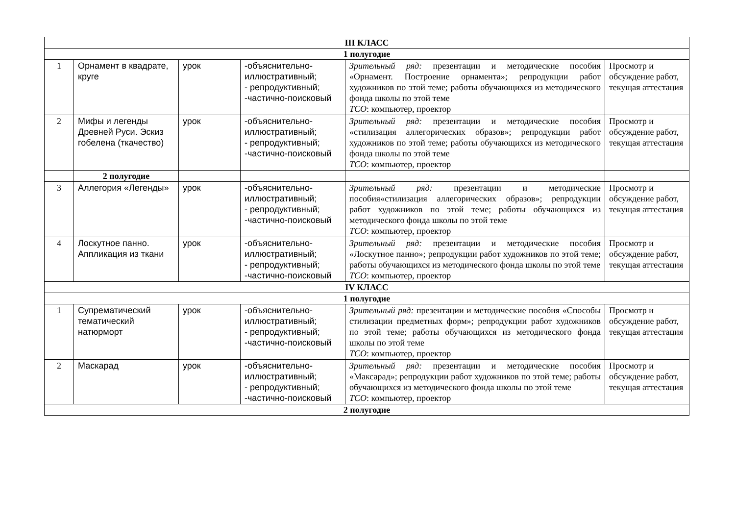| III КЛАСС | | | | | |
| 1 полугодие | | | | | |
| 1 | Орнамент в квадрате, круге | урок | -объяснительно-иллюстративный; - репродуктивный; -частично-поисковый | Зрительный ряд: презентации и методические пособия «Орнамент. Построение орнамента»; репродукции работ художников по этой теме; работы обучающихся из методического фонда школы по этой теме ТСО : компьютер, проектор | Просмотр и обсуждение работ, текущая аттестация |
| 2 | Мифы и легенды Древней Руси. Эскиз гобелена (ткачество) | урок | -объяснительно-иллюстративный; - репродуктивный; -частично-поисковый | Зрительный ряд: презентации и методические пособия «стилизация аллегорических образов»; репродукции работ художников по этой теме; работы обучающихся из методического фонда школы по этой теме ТСО : компьютер, проектор | Просмотр и обсуждение работ, текущая аттестация |
| | 2 полугодие | | | | |
| 3 | Аллегория «Легенды» | урок | -объяснительно-иллюстративный; - репродуктивный; -частично-поисковый | Зрительный ряд: презентации и методические пособия«стилизация аллегорических образов»; репродукции работ художников по этой теме; работы обучающихся из методического фонда школы по этой теме ТСО : компьютер, проектор | Просмотр и обсуждение работ, текущая аттестация |
| 4 | Лоскутное панно. Аппликация из ткани | урок | -объяснительно-иллюстративный; - репродуктивный; -частично-поисковый | Зрительный ряд: презентации и методические пособия «Лоскутное панно»; репродукции работ художников по этой теме; работы обучающихся из методического фонда школы по этой теме ТСО : компьютер, проектор | Просмотр и обсуждение работ, текущая аттестация |
| IV КЛАСС | | | | | |
| 1 полугодие | | | | | |
| 1 | Супрематический тематический натюрморт | урок | -объяснительно-иллюстративный; - репродуктивный; -частично-поисковый | Зрительный ряд: презентации и методические пособия «Способы стилизации предметных форм»; репродукции работ художников по этой теме; работы обучающихся из методического фонда школы по этой теме ТСО : компьютер, проектор | Просмотр и обсуждение работ, текущая аттестация |
| 2 | Маскарад | урок | -объяснительно-иллюстративный; - репродуктивный; -частично-поисковый | Зрительный ряд: презентации и методические пособия «Максарад»; репродукции работ художников по этой теме; работы обучающихся из методического фонда школы по этой теме ТСО : компьютер, проектор | Просмотр и обсуждение работ, текущая аттестация |
| 2 полугодие | | | | | |